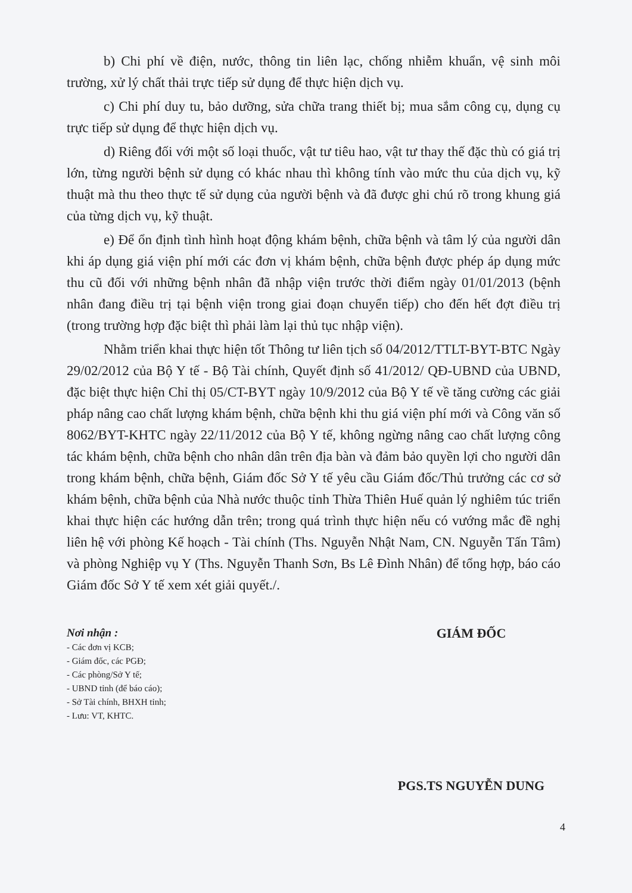b) Chi phí về điện, nước, thông tin liên lạc, chống nhiễm khuẩn, vệ sinh môi trường, xử lý chất thải trực tiếp sử dụng để thực hiện dịch vụ.
c) Chi phí duy tu, bảo dưỡng, sửa chữa trang thiết bị; mua sắm công cụ, dụng cụ trực tiếp sử dụng để thực hiện dịch vụ.
d) Riêng đối với một số loại thuốc, vật tư tiêu hao, vật tư thay thế đặc thù có giá trị lớn, từng người bệnh sử dụng có khác nhau thì không tính vào mức thu của dịch vụ, kỹ thuật mà thu theo thực tế sử dụng của người bệnh và đã được ghi chú rõ trong khung giá của từng dịch vụ, kỹ thuật.
e) Để ổn định tình hình hoạt động khám bệnh, chữa bệnh và tâm lý của người dân khi áp dụng giá viện phí mới các đơn vị khám bệnh, chữa bệnh được phép áp dụng mức thu cũ đối với những bệnh nhân đã nhập viện trước thời điểm ngày 01/01/2013 (bệnh nhân đang điều trị tại bệnh viện trong giai đoạn chuyển tiếp) cho đến hết đợt điều trị (trong trường hợp đặc biệt thì phải làm lại thủ tục nhập viện).
Nhằm triển khai thực hiện tốt Thông tư liên tịch số 04/2012/TTLT-BYT-BTC Ngày 29/02/2012 của Bộ Y tế - Bộ Tài chính, Quyết định số 41/2012/ QĐ-UBND của UBND, đặc biệt thực hiện Chỉ thị 05/CT-BYT ngày 10/9/2012 của Bộ Y tế về tăng cường các giải pháp nâng cao chất lượng khám bệnh, chữa bệnh khi thu giá viện phí mới và Công văn số 8062/BYT-KHTC ngày 22/11/2012 của Bộ Y tế, không ngừng nâng cao chất lượng công tác khám bệnh, chữa bệnh cho nhân dân trên địa bàn và đảm bảo quyền lợi cho người dân trong khám bệnh, chữa bệnh, Giám đốc Sở Y tế yêu cầu Giám đốc/Thủ trưởng các cơ sở khám bệnh, chữa bệnh của Nhà nước thuộc tỉnh Thừa Thiên Huế quản lý nghiêm túc triển khai thực hiện các hướng dẫn trên; trong quá trình thực hiện nếu có vướng mắc đề nghị liên hệ với phòng Kế hoạch - Tài chính (Ths. Nguyễn Nhật Nam, CN. Nguyễn Tấn Tâm) và phòng Nghiệp vụ Y (Ths. Nguyễn Thanh Sơn, Bs Lê Đình Nhân) để tổng hợp, báo cáo Giám đốc Sở Y tế xem xét giải quyết./.
Nơi nhận :
- Các đơn vị KCB;
- Giám đốc, các PGĐ;
- Các phòng/Sở Y tế;
- UBND tỉnh (để báo cáo);
- Sở Tài chính, BHXH tỉnh;
- Lưu: VT, KHTC.
GIÁM ĐỐC
PGS.TS NGUYỄN DUNG
4